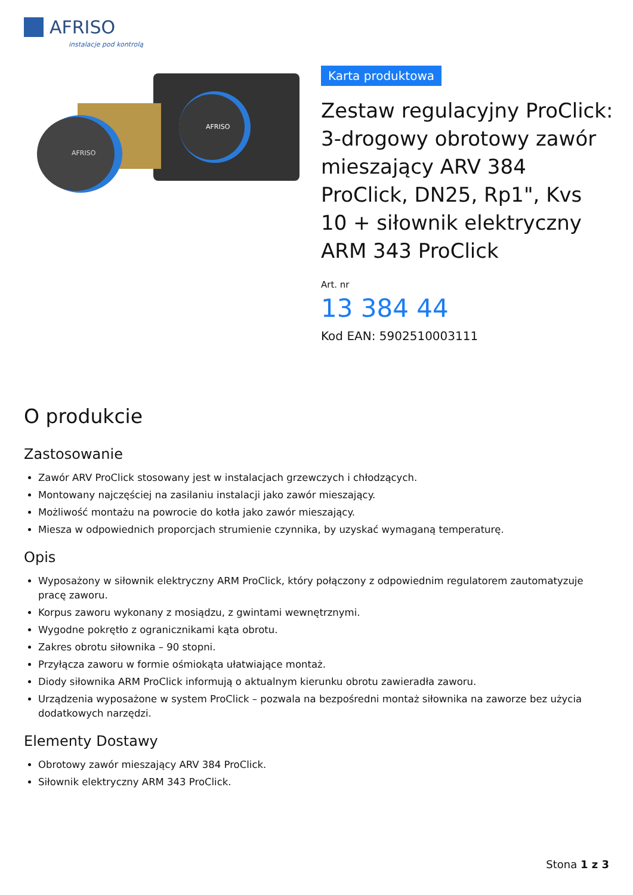AFRISO
instalacje pod kontrolą
AFRISO
AFRISO
Karta produktowa
Zestaw regulacyjny ProClick: 3-drogowy obrotowy zawór mieszający ARV 384 ProClick, DN25, Rp1", Kvs 10 + siłownik elektryczny ARM 343 ProClick
Art. nr
13 384 44
Kod EAN: 5902510003111
O produkcie
Zastosowanie
Zawór ARV ProClick stosowany jest w instalacjach grzewczych i chłodzących.
Montowany najczęściej na zasilaniu instalacji jako zawór mieszający.
Możliwość montażu na powrocie do kotła jako zawór mieszający.
Miesza w odpowiednich proporcjach strumienie czynnika, by uzyskać wymaganą temperaturę.
Opis
Wyposażony w siłownik elektryczny ARM ProClick, który połączony z odpowiednim regulatorem zautomatyzuje pracę zaworu.
Korpus zaworu wykonany z mosiądzu, z gwintami wewnętrznymi.
Wygodne pokrętło z ogranicznikami kąta obrotu.
Zakres obrotu siłownika – 90 stopni.
Przyłącza zaworu w formie ośmiokąta ułatwiające montaż.
Diody siłownika ARM ProClick informują o aktualnym kierunku obrotu zawieradła zaworu.
Urządzenia wyposażone w system ProClick – pozwala na bezpośredni montaż siłownika na zaworze bez użycia dodatkowych narzędzi.
Elementy Dostawy
Obrotowy zawór mieszający ARV 384 ProClick.
Siłownik elektryczny ARM 343 ProClick.
Stona 1 z 3